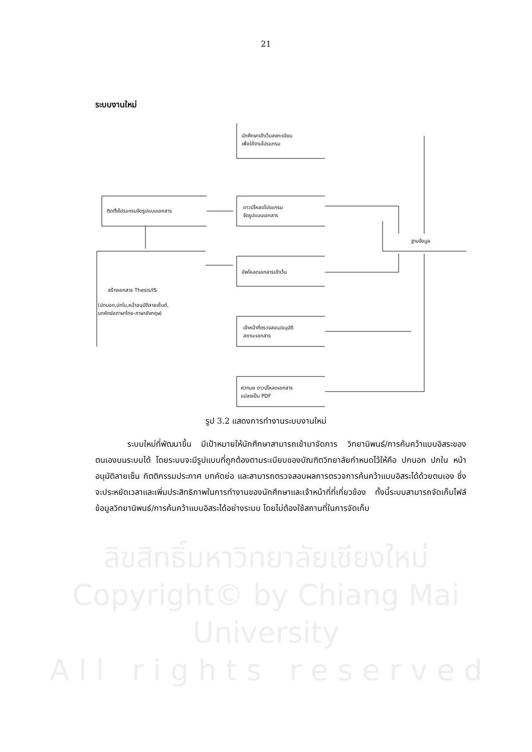21
ระบบงานใหม่
นักศึกษาเข้าเว็บลงทะเบียน
เพื่อใช้งานโปรแกรม
ดาวน์โหลดโปรแกรม
จัดรูปแบบเอกสาร
ติดตั้งโปรแกรมจัดรูปแบบเอกสาร
ฐานข้อมูล
อัพโหลดเอกสารเข้าเว็บ
สร้างเอกสาร Thesis/IS
(ปกนอก,ปกใน,หน้าอนุมัติลายเซ็นต์,
บทคัดย่อภาษาไทย-ภาษาอังกฤษ)
เจ้าหน้าที่ตรวจสอบ/อนุมัติ
สถานะเอกสาร
ศวทมช ดาวน์โหลดเอกสาร
แปลงเป็น PDF
รูป 3.2 แสดงการทำงานระบบงานใหม่
ระบบใหม่ที่พัฒนาขึ้น มีเป้าหมายให้นักศึกษาสามารถเข้ามาจัดการ วิทยานิพนธ์/การค้นคว้าแบบอิสระของตนเองบนระบบได้ โดยระบบจะมีรูปแบบที่ถูกต้องตามระเบียบของบัณฑิตวิทยาลัยกำหนดไว้ให้คือ ปกนอก ปกใน หน้าอนุมัติลายเซ็น กิตติกรรมประกาศ บทคัดย่อ และสามารถตรวจสอบผลการตรวจการค้นคว้าแบบอิสระได้ด้วยตนเอง ซึ่งจะประหยัดเวลาและเพิ่มประสิทธิภาพในการทำงานของนักศึกษาและเจ้าหน้าที่ที่เกี่ยวข้อง ทั้งนี้ระบบสามารถจัดเก็บไฟล์ข้อมูลวิทยานิพนธ์/การค้นคว้าแบบอิสระได้อย่างระบบ โดยไม่ต้องใช้สถานที่ในการจัดเก็บ
ลิขสิทธิ์มหาวิทยาลัยเชียงใหม่
Copyright© by Chiang Mai University
A l l r i g h t s r e s e r v e d